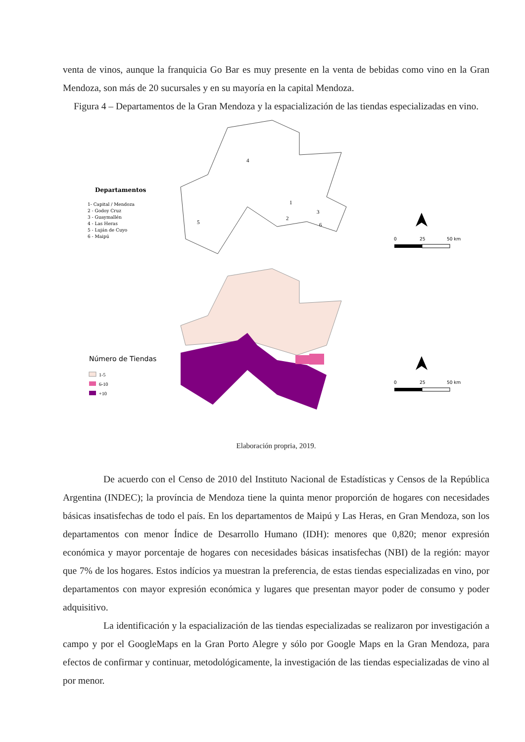venta de vinos, aunque la franquicia Go Bar es muy presente en la venta de bebidas como vino en la Gran Mendoza, son más de 20 sucursales y en su mayoría en la capital Mendoza.
Figura 4 – Departamentos de la Gran Mendoza y la espacialización de las tiendas especializadas en vino.
Departamentos
1- Capital / Mendoza
2 - Godoy Cruz
3 - Guaymallén
4 - Las Heras
5 - Luján de Cuyo
6 - Maipú
4
5
1
2
3
6
0
25
50 km
Número de Tiendas
1-5
6-10
+10
0
25
50 km
Elaboración propria, 2019.
De acuerdo con el Censo de 2010 del Instituto Nacional de Estadísticas y Censos de la República Argentina (INDEC); la província de Mendoza tiene la quinta menor proporción de hogares con necesidades básicas insatisfechas de todo el país. En los departamentos de Maipú y Las Heras, en Gran Mendoza, son los departamentos con menor Índice de Desarrollo Humano (IDH): menores que 0,820; menor expresión económica y mayor porcentaje de hogares con necesidades básicas insatisfechas (NBI) de la región: mayor que 7% de los hogares. Estos indícios ya muestran la preferencia, de estas tiendas especializadas en vino, por departamentos con mayor expresión económica y lugares que presentan mayor poder de consumo y poder adquisitivo.
La identificación y la espacialización de las tiendas especializadas se realizaron por investigación a campo y por el GoogleMaps en la Gran Porto Alegre y sólo por Google Maps en la Gran Mendoza, para efectos de confirmar y continuar, metodológicamente, la investigación de las tiendas especializadas de vino al por menor.